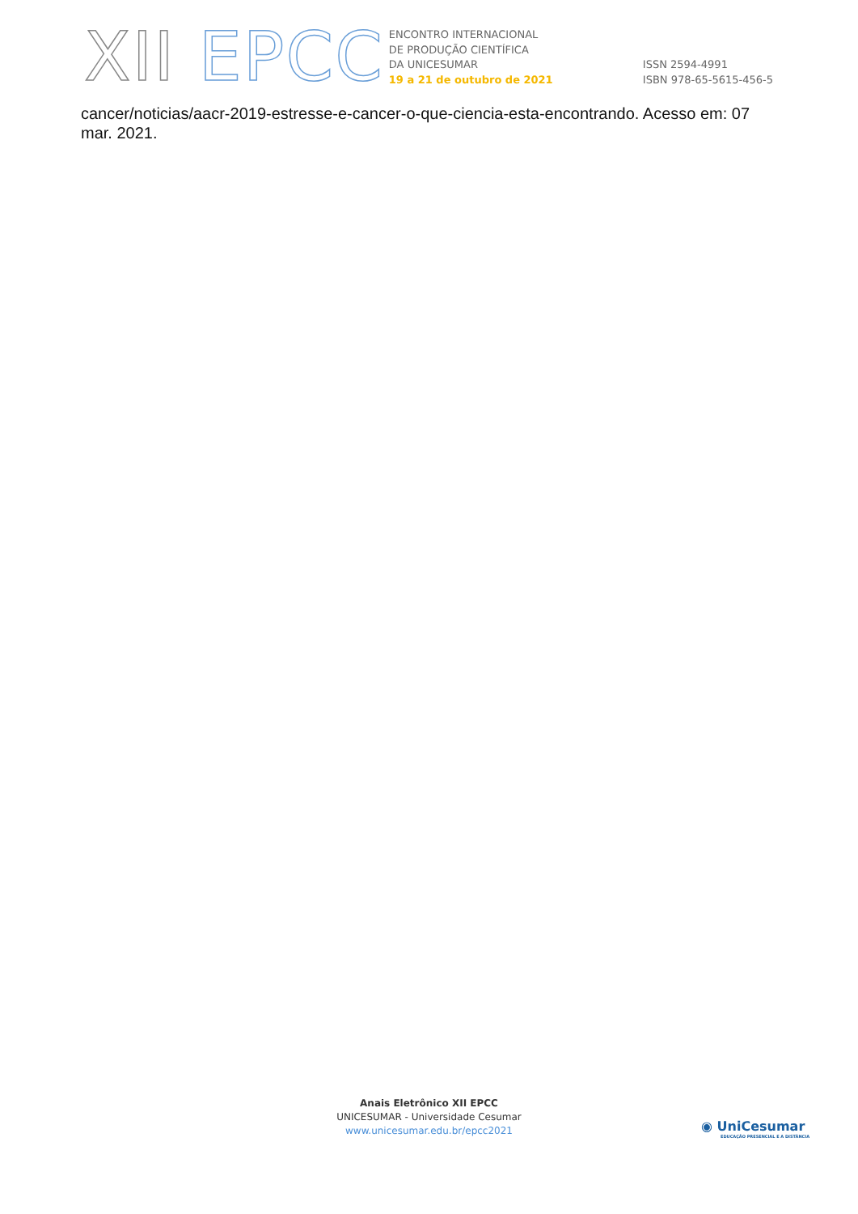XII EPCC
ENCONTRO INTERNACIONAL
DE PRODUÇÃO CIENTÍFICA
DA UNICESUMAR
19 a 21 de outubro de 2021
ISSN 2594-4991
ISBN 978-65-5615-456-5
cancer/noticias/aacr-2019-estresse-e-cancer-o-que-ciencia-esta-encontrando. Acesso em: 07 mar. 2021.
Anais Eletrônico XII EPCC
UNICESUMAR - Universidade Cesumar
www.unicesumar.edu.br/epcc2021
◉ UniCesumar
EDUCAÇÃO PRESENCIAL E A DISTÂNCIA